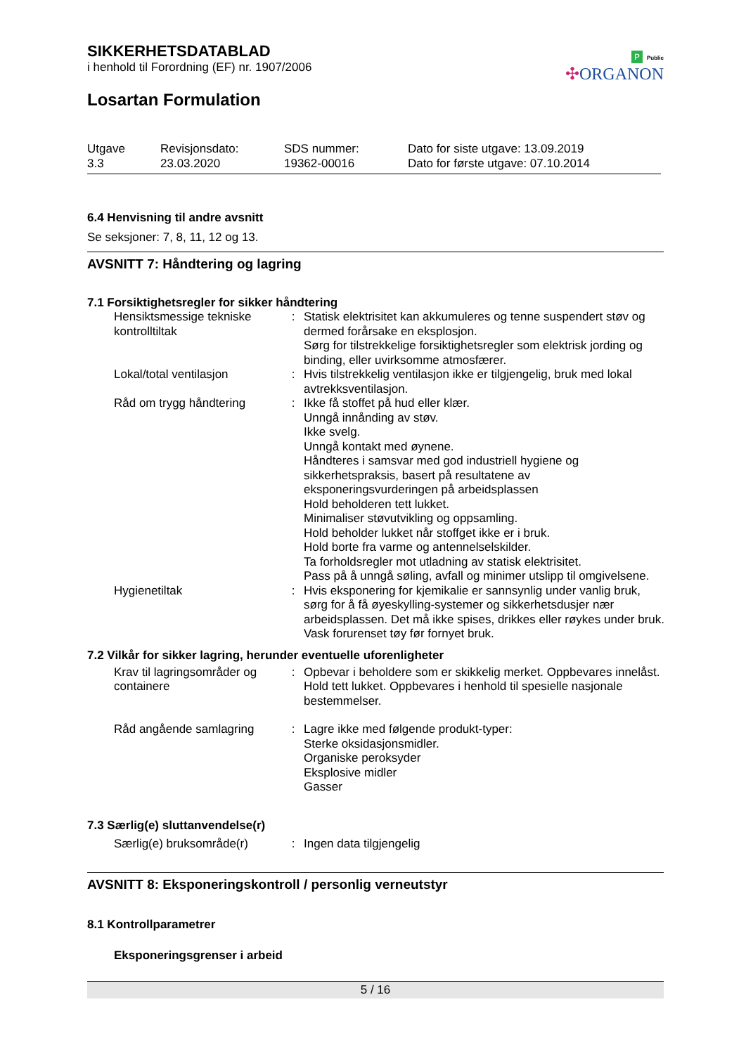P Public
✣ORGANON
SIKKERHETSDATABLAD
i henhold til Forordning (EF) nr. 1907/2006
Losartan Formulation
| Utgave 3.3 | Revisjonsdato: 23.03.2020 | SDS nummer: 19362-00016 | Dato for siste utgave: 13.09.2019 Dato for første utgave: 07.10.2014 |
6.4 Henvisning til andre avsnitt
Se seksjoner: 7, 8, 11, 12 og 13.
AVSNITT 7: Håndtering og lagring
7.1 Forsiktighetsregler for sikker håndtering
| Hensiktsmessige tekniske kontrolltiltak | : | Statisk elektrisitet kan akkumuleres og tenne suspendert støv og dermed forårsake en eksplosjon. Sørg for tilstrekkelige forsiktighetsregler som elektrisk jording og binding, eller uvirksomme atmosfærer. |
| Lokal/total ventilasjon | : | Hvis tilstrekkelig ventilasjon ikke er tilgjengelig, bruk med lokal avtrekksventilasjon. |
| Råd om trygg håndtering | : | Ikke få stoffet på hud eller klær. Unngå innånding av støv. Ikke svelg. Unngå kontakt med øynene. Håndteres i samsvar med god industriell hygiene og sikkerhetspraksis, basert på resultatene av eksponeringsvurderingen på arbeidsplassen Hold beholderen tett lukket. Minimaliser støvutvikling og oppsamling. Hold beholder lukket når stoffget ikke er i bruk. Hold borte fra varme og antennelselskilder. Ta forholdsregler mot utladning av statisk elektrisitet. Pass på å unngå søling, avfall og minimer utslipp til omgivelsene. |
| Hygienetiltak | : | Hvis eksponering for kjemikalie er sannsynlig under vanlig bruk, sørg for å få øyeskylling-systemer og sikkerhetsdusjer nær arbeidsplassen. Det må ikke spises, drikkes eller røykes under bruk. Vask forurenset tøy før fornyet bruk. |
7.2 Vilkår for sikker lagring, herunder eventuelle uforenligheter
| Krav til lagringsområder og containere | : | Opbevar i beholdere som er skikkelig merket. Oppbevares innelåst. Hold tett lukket. Oppbevares i henhold til spesielle nasjonale bestemmelser. |
| Råd angående samlagring | : | Lagre ikke med følgende produkt-typer: Sterke oksidasjonsmidler. Organiske peroksyder Eksplosive midler Gasser |
7.3 Særlig(e) sluttanvendelse(r)
| Særlig(e) bruksområde(r) | : | Ingen data tilgjengelig |
AVSNITT 8: Eksponeringskontroll / personlig verneutstyr
8.1 Kontrollparametrer
Eksponeringsgrenser i arbeid
5 / 16